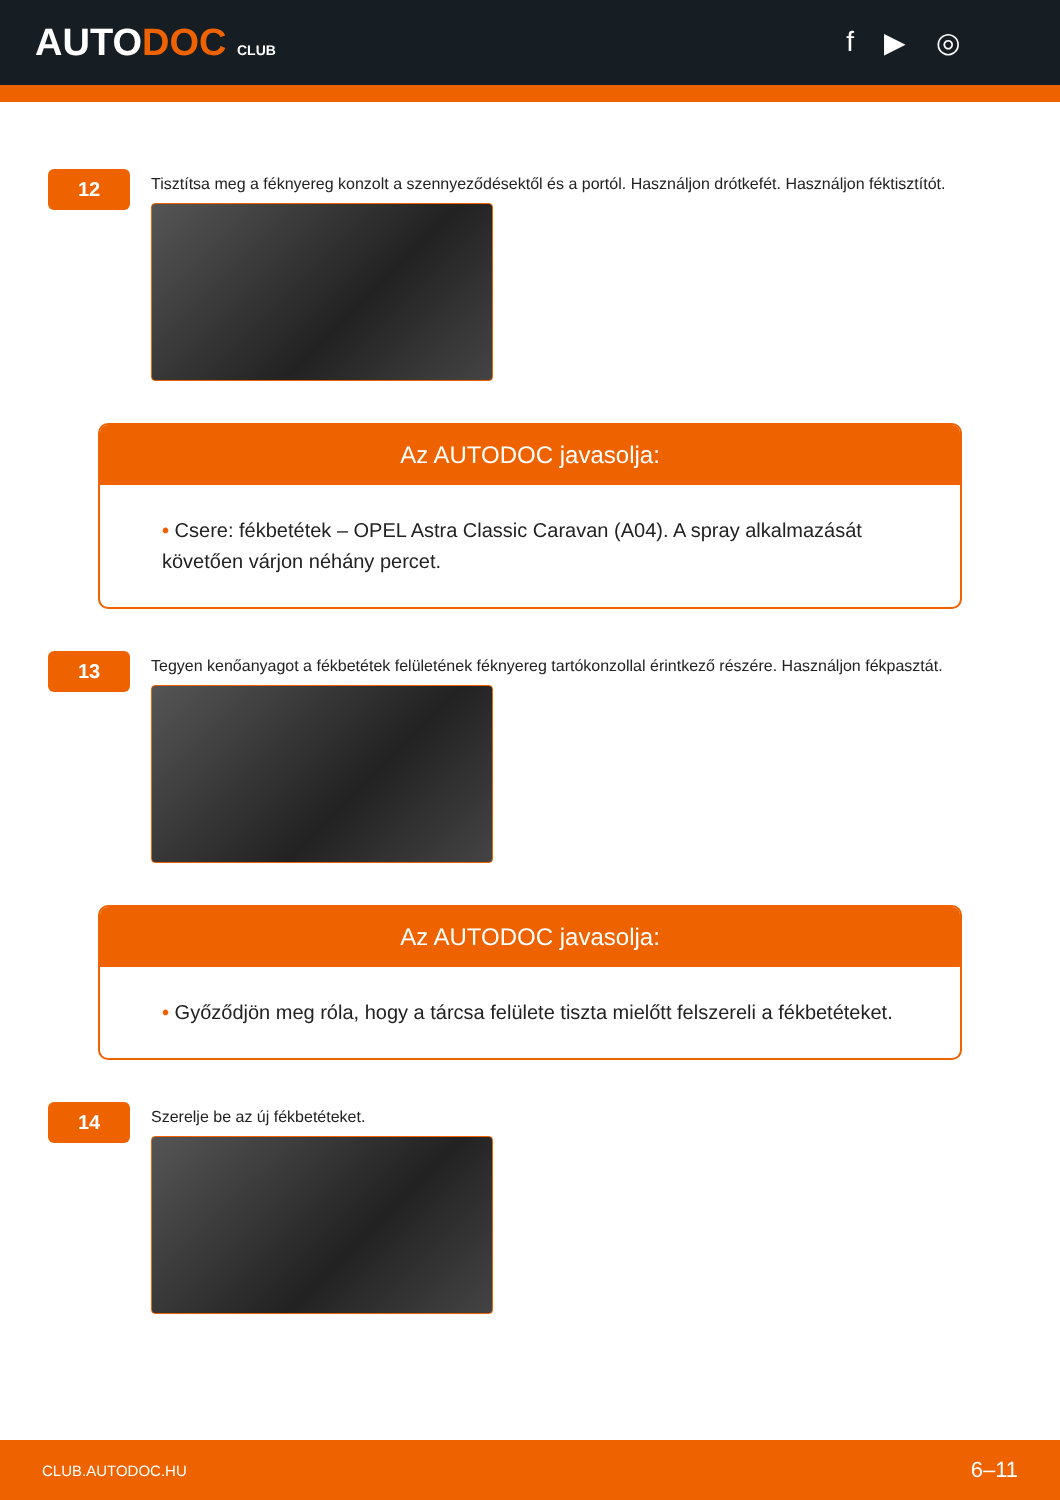AUTODOC CLUB
f ▶ ◎
12
Tisztítsa meg a féknyereg konzolt a szennyeződésektől és a portól. Használjon drótkefét. Használjon féktisztítót.
Az AUTODOC javasolja:
• Csere: fékbetétek – OPEL Astra Classic Caravan (A04). A spray alkalmazását követően várjon néhány percet.
13
Tegyen kenőanyagot a fékbetétek felületének féknyereg tartókonzollal érintkező részére. Használjon fékpasztát.
Az AUTODOC javasolja:
• Győződjön meg róla, hogy a tárcsa felülete tiszta mielőtt felszereli a fékbetéteket.
14
Szerelje be az új fékbetéteket.
CLUB.AUTODOC.HU 6–11